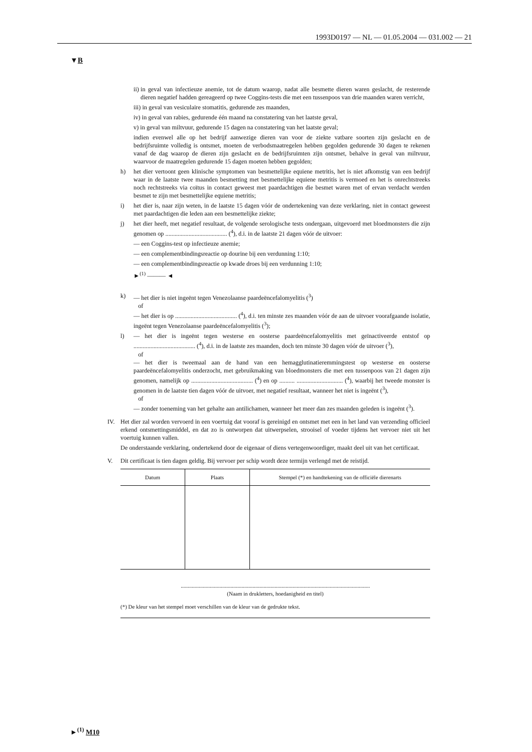1993D0197 — NL — 01.05.2004 — 031.002 — 21
▼B
ii) in geval van infectieuze anemie, tot de datum waarop, nadat alle besmette dieren waren geslacht, de resterende dieren negatief hadden gereageerd op twee Coggins-tests die met een tussenpoos van drie maanden waren verricht,
iii) in geval van vesiculaire stomatitis, gedurende zes maanden,
iv) in geval van rabies, gedurende één maand na constatering van het laatste geval,
v) in geval van miltvuur, gedurende 15 dagen na constatering van het laatste geval;
indien evenwel alle op het bedrijf aanwezige dieren van voor de ziekte vatbare soorten zijn geslacht en de bedrijfsruimte volledig is ontsmet, moeten de verbodsmaatregelen hebben gegolden gedurende 30 dagen te rekenen vanaf de dag waarop de dieren zijn geslacht en de bedrijfsruimten zijn ontsmet, behalve in geval van miltvuur, waarvoor de maatregelen gedurende 15 dagen moeten hebben gegolden;
h) het dier vertoont geen klinische symptomen van besmettelijke equiene metritis, het is niet afkomstig van een bedrijf waar in de laatste twee maanden besmetting met besmettelijke equiene metritis is vermoed en het is onrechtstreeks noch rechtstreeks via coïtus in contact geweest met paardachtigen die besmet waren met of ervan verdacht werden besmet te zijn met besmettelijke equiene metritis;
i) het dier is, naar zijn weten, in de laatste 15 dagen vóór de ondertekening van deze verklaring, niet in contact geweest met paardachtigen die leden aan een besmettelijke ziekte;
j) het dier heeft, met negatief resultaat, de volgende serologische tests ondergaan, uitgevoerd met bloedmonsters die zijn genomen op ........................................ (<sup>4</sup>), d.i. in de laatste 21 dagen vóór de uitvoer:
— een Coggins-test op infectieuze anemie;
— een complementbindingsreactie op dourine bij een verdunning 1:10;
— een complementbindingsreactie op kwade droes bij een verdunning 1:10;
►<sup>(1)</sup> ——— ◄
k) — het dier is niet ingeënt tegen Venezolaanse paardeëncefalomyelitis (<sup>3</sup>)
of
— het dier is op ........................................ (<sup>4</sup>), d.i. ten minste zes maanden vóór de aan de uitvoer voorafgaande isolatie, ingeënt tegen Venezolaanse paardeëncefalomyelitis (<sup>3</sup>);
l) — het dier is ingeënt tegen westerse en oosterse paardeëncefalomyelitis met geïnactiveerde entstof op ........................................ (<sup>4</sup>), d.i. in de laatste zes maanden, doch ten minste 30 dagen vóór de uitvoer (<sup>3</sup>),
of
— het dier is tweemaal aan de hand van een hemagglutinatieremmingstest op westerse en oosterse paardeëncefalomyelitis onderzocht, met gebruikmaking van bloedmonsters die met een tussenpoos van 21 dagen zijn genomen, namelijk op ........................................ (<sup>4</sup>) en op .......... .............................. (<sup>4</sup>), waarbij het tweede monster is genomen in de laatste tien dagen vóór de uitvoer, met negatief resultaat, wanneer het niet is ingeënt (<sup>3</sup>),
of
— zonder toeneming van het gehalte aan antilichamen, wanneer het meer dan zes maanden geleden is ingeënt (<sup>3</sup>).
IV. Het dier zal worden vervoerd in een voertuig dat vooraf is gereinigd en ontsmet met een in het land van verzending officieel erkend ontsmettingsmiddel, en dat zo is ontworpen dat uitwerpselen, strooisel of voeder tijdens het vervoer niet uit het voertuig kunnen vallen.
De onderstaande verklaring, ondertekend door de eigenaar of diens vertegenwoordiger, maakt deel uit van het certificaat.
V. Dit certificaat is tien dagen geldig. Bij vervoer per schip wordt deze termijn verlengd met de reistijd.
| Datum | Plaats | Stempel (*) en handtekening van de officiële dierenarts |
| --- | --- | --- |
.........................................................................................................................................
(Naam in drukletters, hoedanigheid en titel)
(*) De kleur van het stempel moet verschillen van de kleur van de gedrukte tekst.
►<sup>(1)</sup> M10